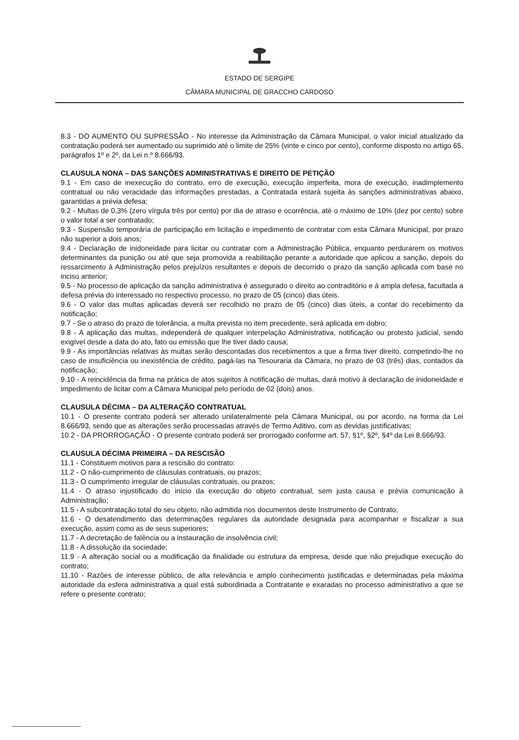ESTADO DE SERGIPE
CÂMARA MUNICIPAL DE GRACCHO CARDOSO
8.3 - DO AUMENTO OU SUPRESSÃO - No interesse da Administração da Câmara Municipal, o valor inicial atualizado da contratação poderá ser aumentado ou suprimido até o limite de 25% (vinte e cinco por cento), conforme disposto no artigo 65, parágrafos 1º e 2º, da Lei n.º 8.666/93.
CLAUSULA NONA – DAS SANÇÕES ADMINISTRATIVAS E DIREITO DE PETIÇÃO
9.1 - Em caso de inexecução do contrato, erro de execução, execução imperfeita, mora de execução, inadimplemento contratual ou não veracidade das informações prestadas, a Contratada estará sujeita às sanções administrativas abaixo, garantidas a prévia defesa;
9.2 - Multas de 0,3% (zero vírgula três por cento) por dia de atraso e ocorrência, até o máximo de 10% (dez por cento) sobre o valor total a ser contratado;
9.3 - Suspensão temporária de participação em licitação e impedimento de contratar com esta Câmara Municipal, por prazo não superior a dois anos;
9.4 - Declaração de inidoneidade para licitar ou contratar com a Administração Pública, enquanto perdurarem os motivos determinantes da punição ou até que seja promovida a reabilitação perante a autoridade que aplicou a sanção, depois do ressarcimento à Administração pelos prejuízos resultantes e depois de decorrido o prazo da sanção aplicada com base no inciso anterior;
9.5 - No processo de aplicação da sanção administrativa é assegurado o direito ao contraditório e à ampla defesa, facultada a defesa prévia do interessado no respectivo processo, no prazo de 05 (cinco) dias úteis.
9.6 - O valor das multas aplicadas deverá ser recolhido no prazo de 05 (cinco) dias úteis, a contar do recebimento da notificação;
9.7 - Se o atraso do prazo de tolerância, a multa prevista no item precedente, será aplicada em dobro;
9.8 - A aplicação das multas, independerá de qualquer interpelação Administrativa, notificação ou protesto judicial, sendo exigível desde a data do ato, fato ou emissão que lhe tiver dado causa;
9.9 - As importâncias relativas às multas serão descontadas dos recebimentos a que a firma tiver direito, competindo-lhe no caso de insuficiência ou inexistência de crédito, pagá-las na Tesouraria da Câmara, no prazo de 03 (três) dias, contados da notificação;
9.10 - A reincidência da firma na prática de atos sujeitos à notificação de multas, dará motivo à declaração de inidoneidade e impedimento de licitar com a Câmara Municipal pelo período de 02 (dois) anos.
CLAUSULA DÉCIMA – DA ALTERAÇÃO CONTRATUAL
10.1 - O presente contrato poderá ser alterado unilateralmente pela Câmara Municipal, ou por acordo, na forma da Lei 8.666/93, sendo que as alterações serão processadas através de Termo Aditivo, com as devidas justificativas;
10.2 - DA PRORROGAÇÃO - O presente contrato poderá ser prorrogado conforme art. 57, §1º, §2º, §4º da Lei 8.666/93.
CLAUSULA DÉCIMA PRIMEIRA – DA RESCISÃO
11.1 - Constituem motivos para a rescisão do contrato:
11.2 - O não-cumprimento de cláusulas contratuais, ou prazos;
11.3 - O cumprimento irregular de cláusulas contratuais, ou prazos;
11.4 - O atraso injustificado do início da execução do objeto contratual, sem justa causa e prévia comunicação à Administração;
11.5 - A subcontratação total do seu objeto, não admitida nos documentos deste Instrumento de Contrato;
11.6 - O desatendimento das determinações regulares da autoridade designada para acompanhar e fiscalizar a sua execução, assim como as de seus superiores;
11.7 - A decretação de falência ou a instauração de insolvência civil;
11.8 - A dissolução da sociedade;
11.9 - A alteração social ou a modificação da finalidade ou estrutura da empresa, desde que não prejudique execução do contrato;
11.10 - Razões de interesse público, de alta relevância e amplo conhecimento justificadas e determinadas pela máxima autoridade da esfera administrativa a qual está subordinada a Contratante e exaradas no processo administrativo a que se refere o presente contrato;